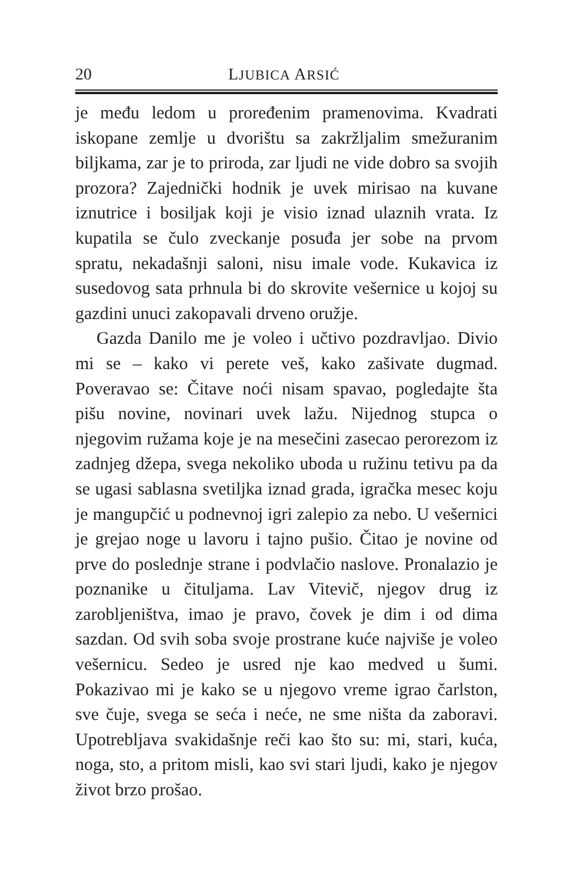20 LJUBICA ARSIĆ
je među ledom u proređenim pramenovima. Kvadrati iskopane zemlje u dvorištu sa zakržljalim smežuranim biljkama, zar je to priroda, zar ljudi ne vide dobro sa svojih prozora? Zajednički hodnik je uvek mirisao na kuvane iznutrice i bosiljak koji je visio iznad ulaznih vrata. Iz kupatila se čulo zveckanje posuđa jer sobe na prvom spratu, nekadašnji saloni, nisu imale vode. Kukavica iz susedovog sata prhnula bi do skrovite vešernice u kojoj su gazdini unuci zakopavali drveno oružje.
Gazda Danilo me je voleo i učtivo pozdravljao. Divio mi se – kako vi perete veš, kako zašivate dugmad. Poveravao se: Čitave noći nisam spavao, pogledajte šta pišu novine, novinari uvek lažu. Nijednog stupca o njegovim ružama koje je na mesečini zasecao perorezom iz zadnjeg džepa, svega nekoliko uboda u ružinu tetivu pa da se ugasi sablasna svetiljka iznad grada, igračka mesec koju je mangupčić u podnevnoj igri zalepio za nebo. U vešernici je grejao noge u lavoru i tajno pušio. Čitao je novine od prve do poslednje strane i podvlačio naslove. Pronalazio je poznanike u čituljama. Lav Vitevič, njegov drug iz zarobljeništva, imao je pravo, čovek je dim i od dima sazdan. Od svih soba svoje prostrane kuće najviše je voleo vešernicu. Sedeo je usred nje kao medved u šumi. Pokazivao mi je kako se u njegovo vreme igrao čarlston, sve čuje, svega se seća i neće, ne sme ništa da zaboravi. Upotrebljava svakidašnje reči kao što su: mi, stari, kuća, noga, sto, a pritom misli, kao svi stari ljudi, kako je njegov život brzo prošao.